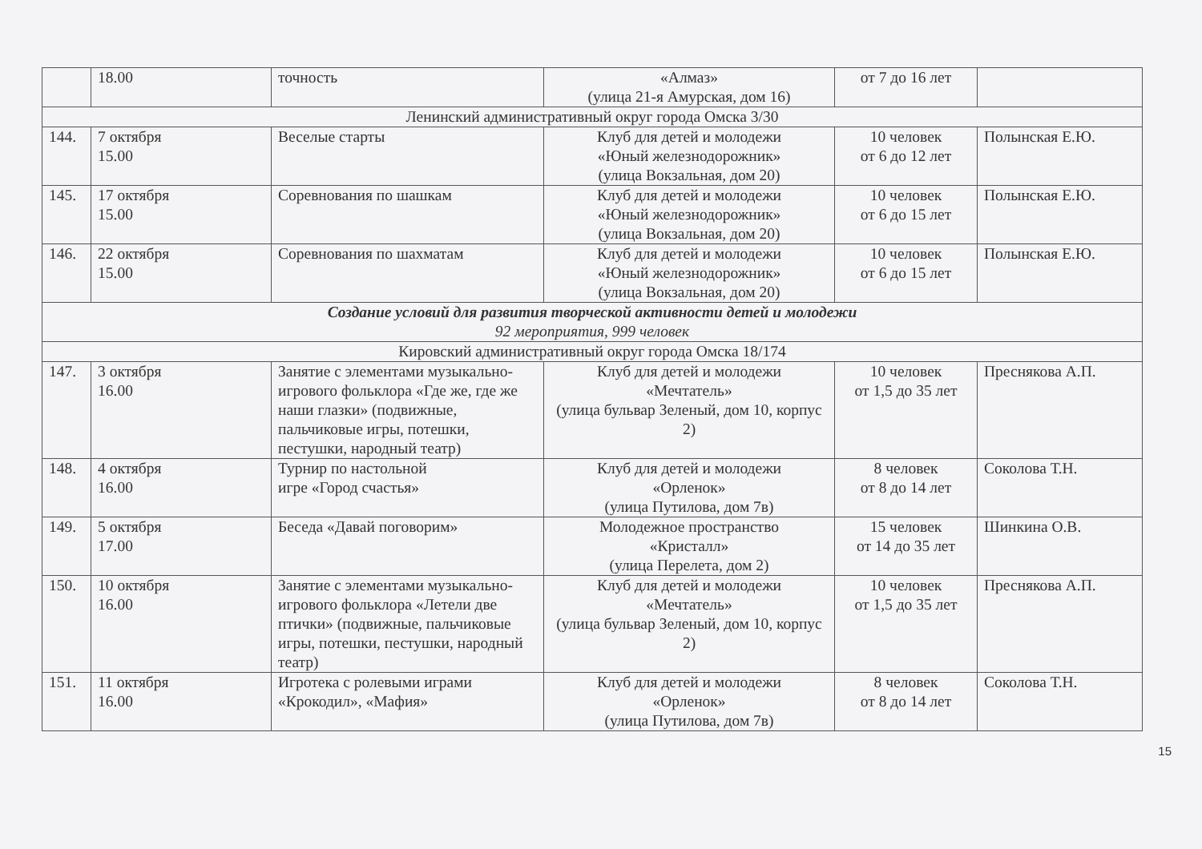| | 18.00 | точность | «Алмаз» (улица 21-я Амурская, дом 16) | от 7 до 16 лет | |
| Ленинский административный округ города Омска 3/30 | | | | | |
| 144. | 7 октября 15.00 | Веселые старты | Клуб для детей и молодежи «Юный железнодорожник» (улица Вокзальная, дом 20) | 10 человек от 6 до 12 лет | Полынская Е.Ю. |
| 145. | 17 октября 15.00 | Соревнования по шашкам | Клуб для детей и молодежи «Юный железнодорожник» (улица Вокзальная, дом 20) | 10 человек от 6 до 15 лет | Полынская Е.Ю. |
| 146. | 22 октября 15.00 | Соревнования по шахматам | Клуб для детей и молодежи «Юный железнодорожник» (улица Вокзальная, дом 20) | 10 человек от 6 до 15 лет | Полынская Е.Ю. |
| Создание условий для развития творческой активности детей и молодежи 92 мероприятия, 999 человек | | | | | |
| Кировский административный округ города Омска 18/174 | | | | | |
| 147. | 3 октября 16.00 | Занятие с элементами музыкально-игрового фольклора «Где же, где же наши глазки» (подвижные, пальчиковые игры, потешки, пестушки, народный театр) | Клуб для детей и молодежи «Мечтатель» (улица бульвар Зеленый, дом 10, корпус 2) | 10 человек от 1,5 до 35 лет | Преснякова А.П. |
| 148. | 4 октября 16.00 | Турнир по настольной игре «Город счастья» | Клуб для детей и молодежи «Орленок» (улица Путилова, дом 7в) | 8 человек от 8 до 14 лет | Соколова Т.Н. |
| 149. | 5 октября 17.00 | Беседа «Давай поговорим» | Молодежное пространство «Кристалл» (улица Перелета, дом 2) | 15 человек от 14 до 35 лет | Шинкина О.В. |
| 150. | 10 октября 16.00 | Занятие с элементами музыкально-игрового фольклора «Летели две птички» (подвижные, пальчиковые игры, потешки, пестушки, народный театр) | Клуб для детей и молодежи «Мечтатель» (улица бульвар Зеленый, дом 10, корпус 2) | 10 человек от 1,5 до 35 лет | Преснякова А.П. |
| 151. | 11 октября 16.00 | Игротека с ролевыми играми «Крокодил», «Мафия» | Клуб для детей и молодежи «Орленок» (улица Путилова, дом 7в) | 8 человек от 8 до 14 лет | Соколова Т.Н. |
15